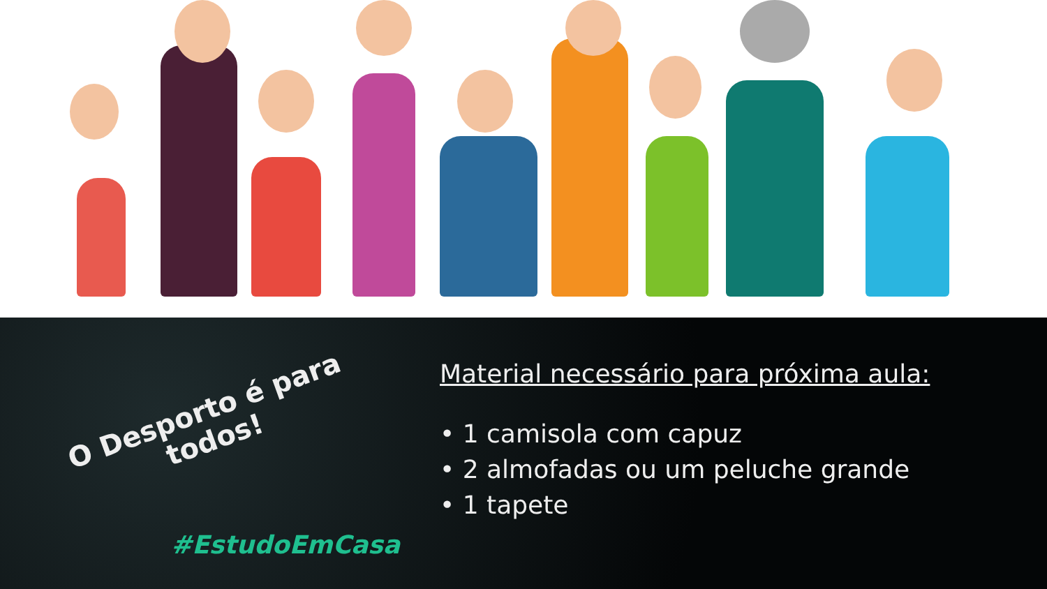O Desporto é para todos!
#EstudoEmCasa
Material necessário para próxima aula:
• 1 camisola com capuz
• 2 almofadas ou um peluche grande
• 1 tapete